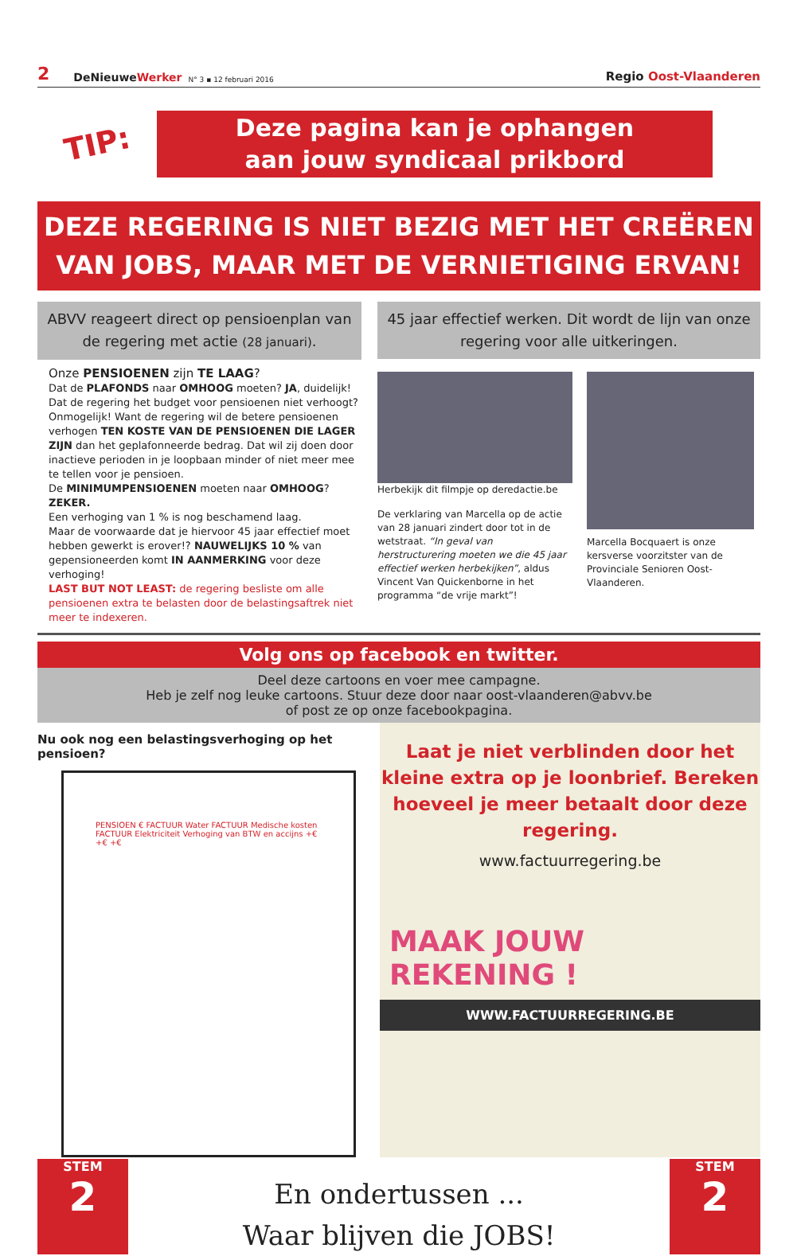2 DeNieuweWerker N° 3 ▪ 12 februari 2016 Regio Oost-Vlaanderen
TIP:
Deze pagina kan je ophangen
aan jouw syndicaal prikbord
DEZE REGERING IS NIET BEZIG MET HET CREËREN VAN JOBS, MAAR MET DE VERNIETIGING ERVAN!
ABVV reageert direct op pensioenplan van de regering met actie (28 januari).
Onze PENSIOENEN zijn TE LAAG?
Dat de PLAFONDS naar OMHOOG moeten? JA, duidelijk!
Dat de regering het budget voor pensioenen niet verhoogt? Onmogelijk! Want de regering wil de betere pensioenen verhogen TEN KOSTE VAN DE PENSIOENEN DIE LAGER ZIJN dan het geplafonneerde bedrag. Dat wil zij doen door inactieve perioden in je loopbaan minder of niet meer mee te tellen voor je pensioen.
De MINIMUMPENSIOENEN moeten naar OMHOOG? ZEKER.
Een verhoging van 1 % is nog beschamend laag.
Maar de voorwaarde dat je hiervoor 45 jaar effectief moet hebben gewerkt is erover!? NAUWELIJKS 10 % van gepensioneerden komt IN AANMERKING voor deze verhoging!
LAST BUT NOT LEAST: de regering besliste om alle pensioenen extra te belasten door de belastingsaftrek niet meer te indexeren.
45 jaar effectief werken. Dit wordt de lijn van onze regering voor alle uitkeringen.
Herbekijk dit filmpje op deredactie.be
De verklaring van Marcella op de actie van 28 januari zindert door tot in de wetstraat. “In geval van herstructurering moeten we die 45 jaar effectief werken herbekijken”, aldus Vincent Van Quickenborne in het programma “de vrije markt”!
Marcella Bocquaert is onze kersverse voorzitster van de Provinciale Senioren Oost-Vlaanderen.
Volg ons op facebook en twitter.
Deel deze cartoons en voer mee campagne.
Heb je zelf nog leuke cartoons. Stuur deze door naar oost-vlaanderen@abvv.be
of post ze op onze facebookpagina.
Nu ook nog een belastingsverhoging op het pensioen?
PENSIOEN € FACTUUR Water FACTUUR Medische kosten FACTUUR Elektriciteit Verhoging van BTW en accijns +€ +€ +€
Laat je niet verblinden door het kleine extra op je loonbrief. Bereken hoeveel je meer betaalt door deze regering.
www.factuurregering.be
MAAK JOUW
REKENING !
WWW.FACTUURREGERING.BE
STEM
2
En ondertussen ...
Waar blijven die JOBS!
STEM
2